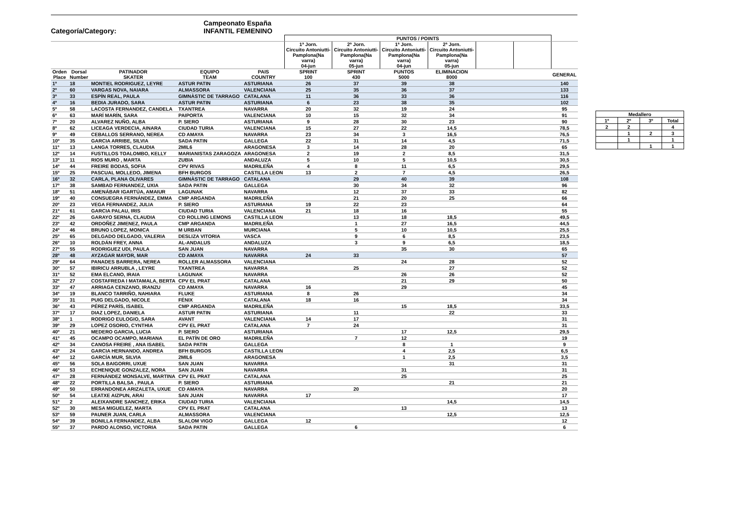Categoría/Category:
Campeonato España
INFANTIL FEMENINO
| | | | | | PUNTOS / POINTS | | | | | | |
| | | | | | 1ª Jorn. Circuito Antoniutti- Pamplona(Na varra) 04-jun | 2ª Jorn. Circuito Antoniutti- Pamplona(Na varra) 05-jun | 1ª Jorn. Circuito Antoniutti- Pamplona(Na varra) 04-jun | 2ª Jorn. Circuito Antoniutti- Pamplona(Na varra) 05-jun | | | |
| Orden Place | Dorsal Number | PATINADOR SKATER | EQUIPO TEAM | PAIS COUNTRY | SPRINT 100 | SPRINT 430 | PUNTOS 5000 | ELIMINACION 8000 | | | GENERAL |
| 1º | 18 | MONTIEL RODRIGUEZ, LEYRE | ASTUR PATIN | ASTURIANA | 26 | 37 | 39 | 38 | | | 140 |
| 2º | 60 | VARGAS NOVA, NAIARA | ALMASSORA | VALENCIANA | 25 | 35 | 36 | 37 | | | 133 |
| 3º | 33 | ESPÍN REAL, PAULA | GIMNÀSTIC DE TARRAGO | CATALANA | 11 | 36 | 33 | 36 | | | 116 |
| 4º | 16 | BEDIA JURADO, SARA | ASTUR PATIN | ASTURIANA | 6 | 23 | 38 | 35 | | | 102 |
| 5º | 58 | LACOSTA FERNANDEZ, CANDELA | TXANTREA | NAVARRA | 20 | 32 | 19 | 24 | | | 95 |
| 6º | 63 | MARÍ MARÍN, SARA | PAIPORTA | VALENCIANA | 10 | 15 | 32 | 34 | | | 91 |
| 7º | 20 | ALVAREZ NUÑO, ALBA | P. SIERO | ASTURIANA | 9 | 28 | 30 | 23 | | | 90 |
| 8º | 62 | LICEAGA VERDECIA, AINARA | CIUDAD TURIA | VALENCIANA | 15 | 27 | 22 | 14,5 | | | 78,5 |
| 9º | 49 | CEBALLOS SERRANO, NEREA | CD AMAYA | NAVARRA | 23 | 34 | 3 | 16,5 | | | 76,5 |
| 10º | 35 | GARCIA ARRIBE, SILVIA | SADA PATIN | GALLEGA | 22 | 31 | 14 | 4,5 | | | 71,5 |
| 11º | 13 | LANGA TORRES, CLAUDIA | 2MIL6 | ARAGONESA | 3 | 14 | 28 | 20 | | | 65 |
| 12º | 14 | FUSTILLOS TOALOMBO, KELLY | MARIANISTAS ZARAGOZA | ARAGONESA | 2 | 19 | 2 | 8,5 | | | 31,5 |
| 13º | 11 | RIOS MURO , MARTA | ZUBIA | ANDALUZA | 5 | 10 | 5 | 10,5 | | | 30,5 |
| 14º | 44 | FREIRE BODAS, SOFIA | CPV RIVAS | MADRILEÑA | 4 | 8 | 11 | 6,5 | | | 29,5 |
| 15º | 25 | PASCUAL MOLLEDO, JIMENA | BFH BURGOS | CASTILLA LEON | 13 | 2 | 7 | 4,5 | | | 26,5 |
| 16º | 32 | CARLA, PLANA OLIVARES | GIMNÀSTIC DE TARRAGO | CATALANA | | 29 | 40 | 39 | | | 108 |
| 17º | 38 | SAMBAD FERNANDEZ, UXIA | SADA PATIN | GALLEGA | | 30 | 34 | 32 | | | 96 |
| 18º | 51 | AMENÁBAR IGARTÚA, AMAIUR | LAGUNAK | NAVARRA | | 12 | 37 | 33 | | | 82 |
| 19º | 40 | CONSUEGRA FERNÁNDEZ, EMMA | CMP ARGANDA | MADRILEÑA | | 21 | 20 | 25 | | | 66 |
| 20º | 23 | VEGA FERNANDEZ, JULIA | P. SIERO | ASTURIANA | 19 | 22 | 23 | | | | 64 |
| 21º | 61 | GARCIA PALAU, IRIS | CIUDAD TURIA | VALENCIANA | 21 | 18 | 16 | | | | 55 |
| 22º | 26 | GARAYO SERNA, CLAUDIA | CD ROLLING LEMONS | CASTILLA LEON | | 13 | 18 | 18,5 | | | 49,5 |
| 23º | 42 | ORDOÑEZ JIMENEZ, PAULA | CMP ARGANDA | MADRILEÑA | | 1 | 27 | 16,5 | | | 44,5 |
| 24º | 46 | BRUNO LOPEZ, MONICA | M URBAN | MURCIANA | | 5 | 10 | 10,5 | | | 25,5 |
| 25º | 65 | DELGADO DELGADO, VALERIA | DESLIZA VITORIA | VASCA | | 9 | 6 | 8,5 | | | 23,5 |
| 26º | 10 | ROLDÁN FREY, ANNA | AL-ANDALUS | ANDALUZA | | 3 | 9 | 6,5 | | | 18,5 |
| 27º | 55 | RODRIGUEZ UDI, PAULA | SAN JUAN | NAVARRA | | | 35 | 30 | | | 65 |
| 28º | 48 | AYZAGAR MAYOR, MAR | CD AMAYA | NAVARRA | 24 | 33 | | | | | 57 |
| 29º | 64 | PANADES BARRERA, NEREA | ROLLER ALMASSORA | VALENCIANA | | | 24 | 28 | | | 52 |
| 30º | 57 | IBIRICU ARRUBLA , LEYRE | TXANTREA | NAVARRA | | 25 | | 27 | | | 52 |
| 31º | 52 | EMA ELCANO, IRAIA | LAGUNAK | NAVARRA | | | 26 | 26 | | | 52 |
| 32º | 27 | COSTAFREDA I MATAMALA, BERTA | CPV EL PRAT | CATALANA | | | 21 | 29 | | | 50 |
| 33º | 47 | ARRIAGA CENZANO, IRANZU | CD AMAYA | NAVARRA | 16 | | 29 | | | | 45 |
| 34º | 19 | BLANCO TARRIÑO, NAHIARA | FLUKE | ASTURIANA | 8 | 26 | | | | | 34 |
| 35º | 31 | PUIG DELGADO, NICOLE | FÉNIX | CATALANA | 18 | 16 | | | | | 34 |
| 36º | 43 | PÉREZ PARÍS, ISABEL | CMP ARGANDA | MADRILEÑA | | | 15 | 18,5 | | | 33,5 |
| 37º | 17 | DIAZ LOPEZ, DANIELA | ASTUR PATIN | ASTURIANA | | 11 | | 22 | | | 33 |
| 38º | 1 | RODRIGO EULOGIO, SARA | AVANT | VALENCIANA | 14 | 17 | | | | | 31 |
| 39º | 29 | LOPEZ OSORIO, CYNTHIA | CPV EL PRAT | CATALANA | 7 | 24 | | | | | 31 |
| 40º | 21 | MEDERO GARCIA, LUCIA | P. SIERO | ASTURIANA | | | 17 | 12,5 | | | 29,5 |
| 41º | 45 | OCAMPO OCAMPO, MARIANA | EL PATÍN DE ORO | MADRILEÑA | | 7 | 12 | | | | 19 |
| 42º | 34 | CANOSA FREIRE , ANA ISABEL | SADA PATIN | GALLEGA | | | 8 | 1 | | | 9 |
| 43º | 24 | GARCIA HERNANDO, ANDREA | BFH BURGOS | CASTILLA LEON | | | 4 | 2,5 | | | 6,5 |
| 44º | 12 | GARCÍA MUR, SILVIA | 2MIL6 | ARAGONESA | | | 1 | 2,5 | | | 3,5 |
| 45º | 56 | SOLA BAIGORRI, UXUE | SAN JUAN | NAVARRA | | | | 31 | | | 31 |
| 46º | 53 | ECHENIQUE GONZALEZ, NORA | SAN JUAN | NAVARRA | | | 31 | | | | 31 |
| 47º | 28 | FERNÁNDEZ MONSALVE, MARTINA | CPV EL PRAT | CATALANA | | | 25 | | | | 25 |
| 48º | 22 | PORTILLA BALSA , PAULA | P. SIERO | ASTURIANA | | | | 21 | | | 21 |
| 49º | 50 | ERRANDONEA ARIZALETA, UXUE | CD AMAYA | NAVARRA | | 20 | | | | | 20 |
| 50º | 54 | LEATXE AIZPUN, ARAI | SAN JUAN | NAVARRA | 17 | | | | | | 17 |
| 51º | 2 | ALEIXANDRE SANCHEZ, ERIKA | CIUDAD TURIA | VALENCIANA | | | | 14,5 | | | 14,5 |
| 52º | 30 | MESA MIGUELEZ, MARTA | CPV EL PRAT | CATALANA | | | 13 | | | | 13 |
| 53º | 59 | PAUNER JUAN, CARLA | ALMASSORA | VALENCIANA | | | | 12,5 | | | 12,5 |
| 54º | 39 | BONILLA FERNANDEZ, ALBA | SLALOM VIGO | GALLEGA | 12 | | | | | | 12 |
| 55º | 37 | PARDO ALONSO, VICTORIA | SADA PATIN | GALLEGA | | 6 | | | | | 6 |
| Medallero | | | |
| --- | --- | --- | --- |
| 1º | 2º | 3º | Total |
| 2 | 2 | | 4 |
| | 1 | 2 | 3 |
| | 1 | | 1 |
| | | 1 | 1 |